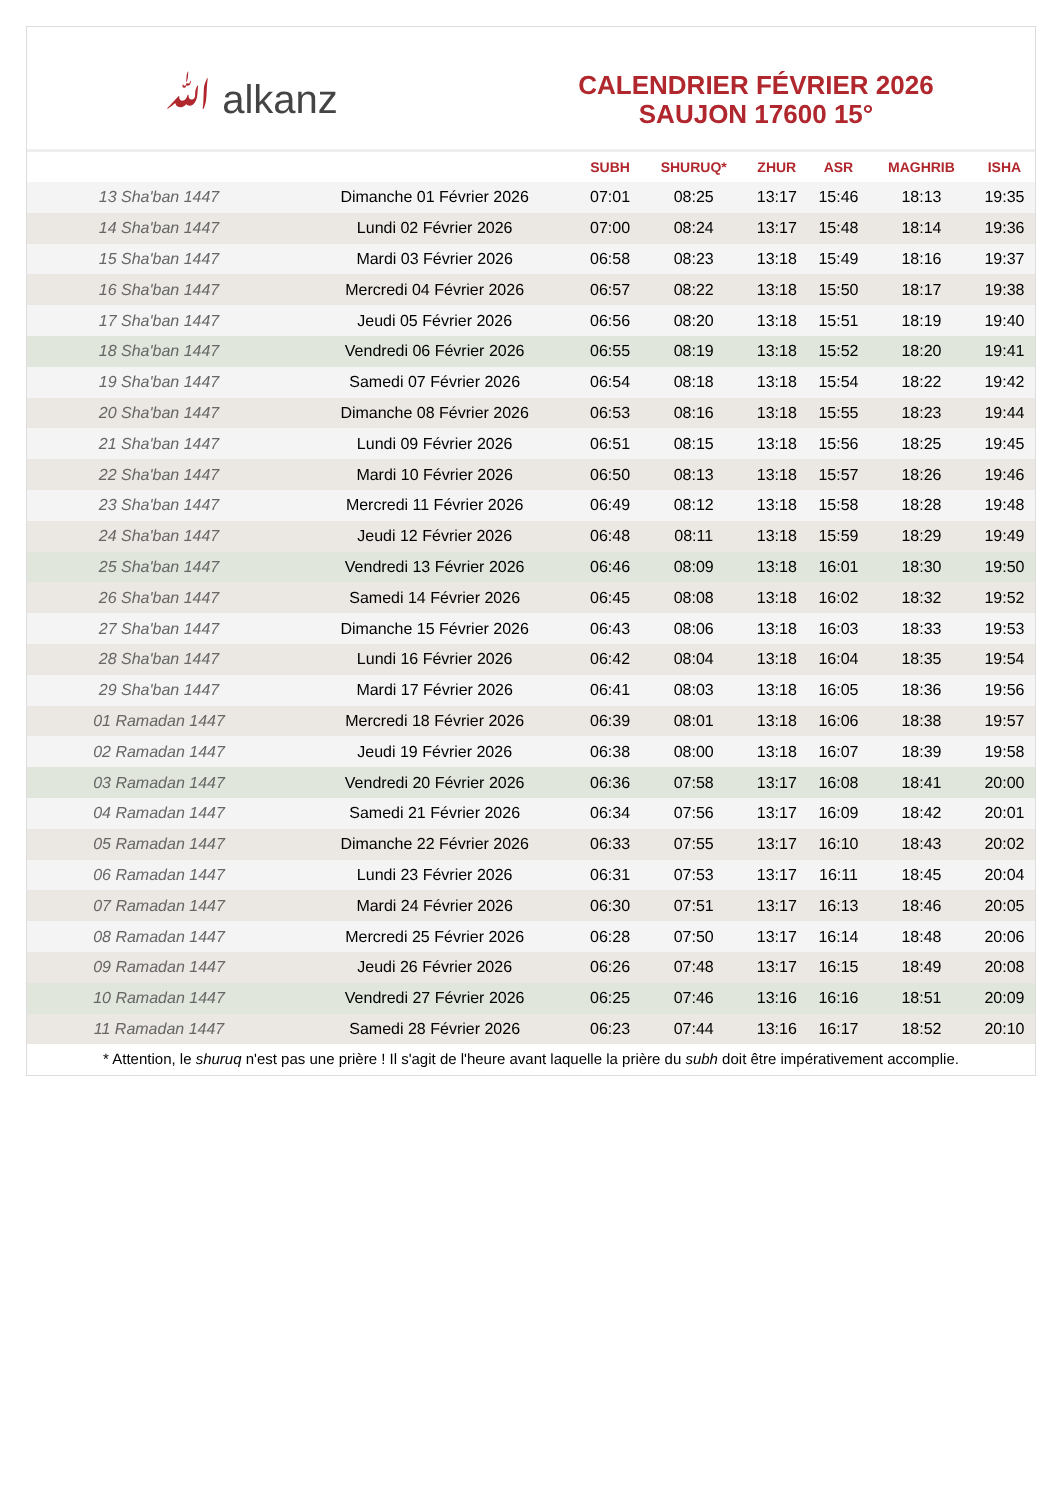ﷲ alkanz
CALENDRIER FÉVRIER 2026
SAUJON 17600 15°
| | | SUBH | SHURUQ* | ZHUR | ASR | MAGHRIB | ISHA |
| --- | --- | --- | --- | --- | --- | --- | --- |
| 13 Sha'ban 1447 | Dimanche 01 Février 2026 | 07:01 | 08:25 | 13:17 | 15:46 | 18:13 | 19:35 |
| 14 Sha'ban 1447 | Lundi 02 Février 2026 | 07:00 | 08:24 | 13:17 | 15:48 | 18:14 | 19:36 |
| 15 Sha'ban 1447 | Mardi 03 Février 2026 | 06:58 | 08:23 | 13:18 | 15:49 | 18:16 | 19:37 |
| 16 Sha'ban 1447 | Mercredi 04 Février 2026 | 06:57 | 08:22 | 13:18 | 15:50 | 18:17 | 19:38 |
| 17 Sha'ban 1447 | Jeudi 05 Février 2026 | 06:56 | 08:20 | 13:18 | 15:51 | 18:19 | 19:40 |
| 18 Sha'ban 1447 | Vendredi 06 Février 2026 | 06:55 | 08:19 | 13:18 | 15:52 | 18:20 | 19:41 |
| 19 Sha'ban 1447 | Samedi 07 Février 2026 | 06:54 | 08:18 | 13:18 | 15:54 | 18:22 | 19:42 |
| 20 Sha'ban 1447 | Dimanche 08 Février 2026 | 06:53 | 08:16 | 13:18 | 15:55 | 18:23 | 19:44 |
| 21 Sha'ban 1447 | Lundi 09 Février 2026 | 06:51 | 08:15 | 13:18 | 15:56 | 18:25 | 19:45 |
| 22 Sha'ban 1447 | Mardi 10 Février 2026 | 06:50 | 08:13 | 13:18 | 15:57 | 18:26 | 19:46 |
| 23 Sha'ban 1447 | Mercredi 11 Février 2026 | 06:49 | 08:12 | 13:18 | 15:58 | 18:28 | 19:48 |
| 24 Sha'ban 1447 | Jeudi 12 Février 2026 | 06:48 | 08:11 | 13:18 | 15:59 | 18:29 | 19:49 |
| 25 Sha'ban 1447 | Vendredi 13 Février 2026 | 06:46 | 08:09 | 13:18 | 16:01 | 18:30 | 19:50 |
| 26 Sha'ban 1447 | Samedi 14 Février 2026 | 06:45 | 08:08 | 13:18 | 16:02 | 18:32 | 19:52 |
| 27 Sha'ban 1447 | Dimanche 15 Février 2026 | 06:43 | 08:06 | 13:18 | 16:03 | 18:33 | 19:53 |
| 28 Sha'ban 1447 | Lundi 16 Février 2026 | 06:42 | 08:04 | 13:18 | 16:04 | 18:35 | 19:54 |
| 29 Sha'ban 1447 | Mardi 17 Février 2026 | 06:41 | 08:03 | 13:18 | 16:05 | 18:36 | 19:56 |
| 01 Ramadan 1447 | Mercredi 18 Février 2026 | 06:39 | 08:01 | 13:18 | 16:06 | 18:38 | 19:57 |
| 02 Ramadan 1447 | Jeudi 19 Février 2026 | 06:38 | 08:00 | 13:18 | 16:07 | 18:39 | 19:58 |
| 03 Ramadan 1447 | Vendredi 20 Février 2026 | 06:36 | 07:58 | 13:17 | 16:08 | 18:41 | 20:00 |
| 04 Ramadan 1447 | Samedi 21 Février 2026 | 06:34 | 07:56 | 13:17 | 16:09 | 18:42 | 20:01 |
| 05 Ramadan 1447 | Dimanche 22 Février 2026 | 06:33 | 07:55 | 13:17 | 16:10 | 18:43 | 20:02 |
| 06 Ramadan 1447 | Lundi 23 Février 2026 | 06:31 | 07:53 | 13:17 | 16:11 | 18:45 | 20:04 |
| 07 Ramadan 1447 | Mardi 24 Février 2026 | 06:30 | 07:51 | 13:17 | 16:13 | 18:46 | 20:05 |
| 08 Ramadan 1447 | Mercredi 25 Février 2026 | 06:28 | 07:50 | 13:17 | 16:14 | 18:48 | 20:06 |
| 09 Ramadan 1447 | Jeudi 26 Février 2026 | 06:26 | 07:48 | 13:17 | 16:15 | 18:49 | 20:08 |
| 10 Ramadan 1447 | Vendredi 27 Février 2026 | 06:25 | 07:46 | 13:16 | 16:16 | 18:51 | 20:09 |
| 11 Ramadan 1447 | Samedi 28 Février 2026 | 06:23 | 07:44 | 13:16 | 16:17 | 18:52 | 20:10 |
* Attention, le shuruq n'est pas une prière ! Il s'agit de l'heure avant laquelle la prière du subh doit être impérativement accomplie.